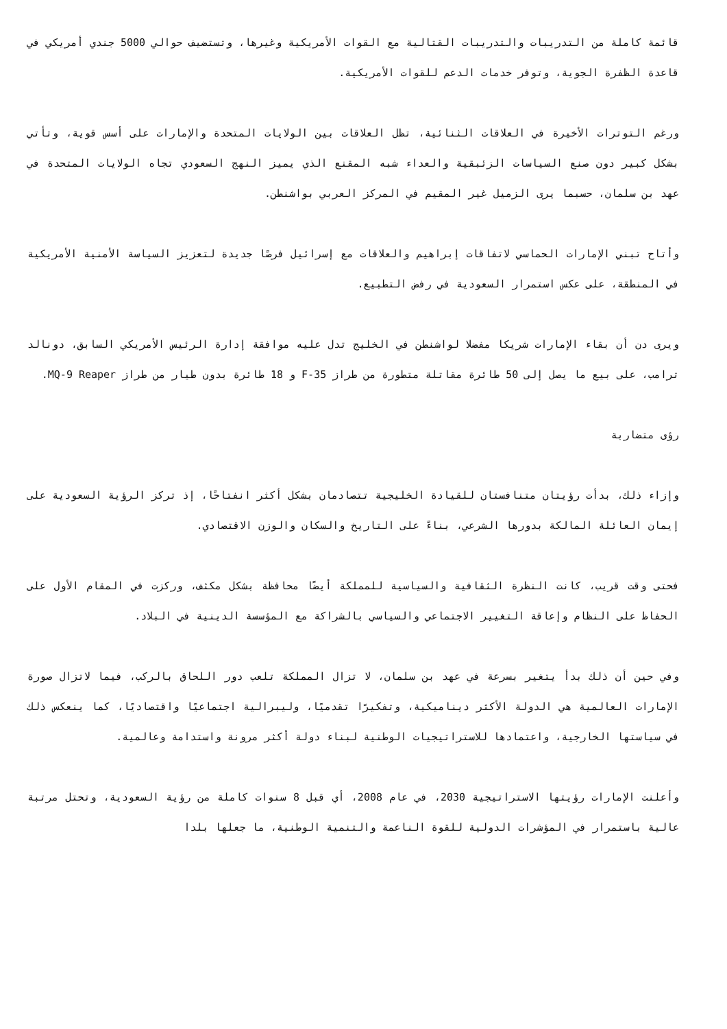قائمة كاملة من التدريبات والتدريبات القتالية مع القوات الأمريكية وغيرها، وتستضيف حوالي 5000 جندي أمريكي في قاعدة الظفرة الجوية، وتوفر خدمات الدعم للقوات الأمريكية.
ورغم التوترات الأخيرة في العلاقات الثنائية، تظل العلاقات بين الولايات المتحدة والإمارات على أسس قوية، وتأتي بشكل كبير دون صنع السياسات الزئبقية والعداء شبه المقنع الذي يميز النهج السعودي تجاه الولايات المتحدة في عهد بن سلمان، حسبما يرى الزميل غير المقيم في المركز العربي بواشنطن.
وأتاح تبني الإمارات الحماسي لاتفاقات إبراهيم والعلاقات مع إسرائيل فرصًا جديدة لتعزيز السياسة الأمنية الأمريكية في المنطقة، على عكس استمرار السعودية في رفض التطبيع.
ويرى دن أن بقاء الإمارات شريكا مفضلا لواشنطن في الخليج تدل عليه موافقة إدارة الرئيس الأمريكي السابق، دونالد ترامب، على بيع ما يصل إلى 50 طائرة مقاتلة متطورة من طراز F-35 و 18 طائرة بدون طيار من طراز MQ-9 Reaper.
رؤى متضاربة
وإزاء ذلك، بدأت رؤيتان متنافستان للقيادة الخليجية تتصادمان بشكل أكثر انفتاحًا، إذ تركز الرؤية السعودية على إيمان العائلة المالكة بدورها الشرعي، بناءً على التاريخ والسكان والوزن الاقتصادي.
فحتى وقت قريب، كانت النظرة الثقافية والسياسية للمملكة أيضًا محافظة بشكل مكثف، وركزت في المقام الأول على الحفاظ على النظام وإعاقة التغيير الاجتماعي والسياسي بالشراكة مع المؤسسة الدينية في البلاد.
وفي حين أن ذلك بدأ يتغير بسرعة في عهد بن سلمان، لا تزال المملكة تلعب دور اللحاق بالركب، فيما لاتزال صورة الإمارات العالمية هي الدولة الأكثر ديناميكية، وتفكيرًا تقدميًا، وليبرالية اجتماعيًا واقتصاديًا، كما ينعكس ذلك في سياستها الخارجية، واعتمادها للاستراتيجيات الوطنية لبناء دولة أكثر مرونة واستدامة وعالمية.
وأعلنت الإمارات رؤيتها الاستراتيجية 2030، في عام 2008، أي قبل 8 سنوات كاملة من رؤية السعودية، وتحتل مرتبة عالية باستمرار في المؤشرات الدولية للقوة الناعمة والتنمية الوطنية، ما جعلها بلدا